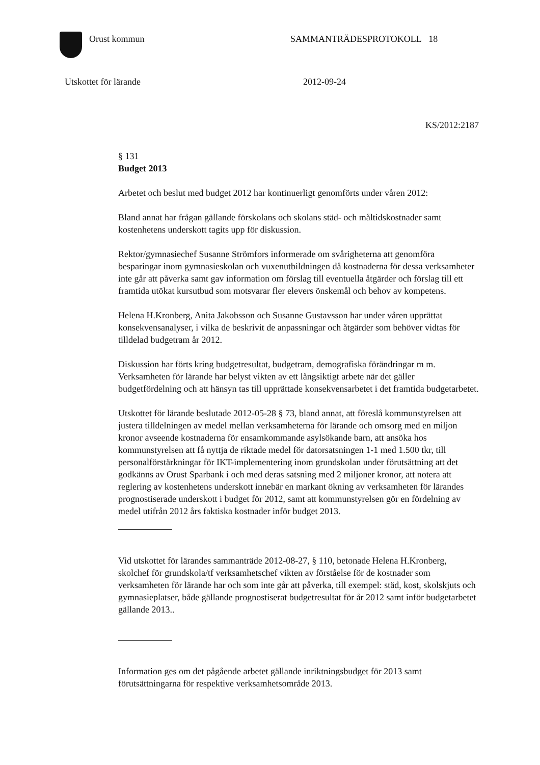Orust kommun SAMMANTRÄDESPROTOKOLL 18
Utskottet för lärande 2012-09-24
KS/2012:2187
§ 131
Budget 2013
Arbetet och beslut med budget 2012 har kontinuerligt genomförts under våren 2012:
Bland annat har frågan gällande förskolans och skolans städ- och måltidskostnader samt kostenhetens underskott tagits upp för diskussion.
Rektor/gymnasiechef Susanne Strömfors informerade om svårigheterna att genomföra besparingar inom gymnasieskolan och vuxenutbildningen då kostnaderna för dessa verksamheter inte går att påverka samt gav information om förslag till eventuella åtgärder och förslag till ett framtida utökat kursutbud som motsvarar fler elevers önskemål och behov av kompetens.
Helena H.Kronberg, Anita Jakobsson och Susanne Gustavsson har under våren upprättat konsekvensanalyser, i vilka de beskrivit de anpassningar och åtgärder som behöver vidtas för tilldelad budgetram år 2012.
Diskussion har förts kring budgetresultat, budgetram, demografiska förändringar m m. Verksamheten för lärande har belyst vikten av ett långsiktigt arbete när det gäller budgetfördelning och att hänsyn tas till upprättade konsekvensarbetet i det framtida budgetarbetet.
Utskottet för lärande beslutade 2012-05-28 § 73, bland annat, att föreslå kommunstyrelsen att justera tilldelningen av medel mellan verksamheterna för lärande och omsorg med en miljon kronor avseende kostnaderna för ensamkommande asylsökande barn, att ansöka hos kommunstyrelsen att få nyttja de riktade medel för datorsatsningen 1-1 med 1.500 tkr, till personalförstärkningar för IKT-implementering inom grundskolan under förutsättning att det godkänns av Orust Sparbank i och med deras satsning med 2 miljoner kronor, att notera att reglering av kostenhetens underskott innebär en markant ökning av verksamheten för lärandes prognostiserade underskott i budget för 2012, samt att kommunstyrelsen gör en fördelning av medel utifrån 2012 års faktiska kostnader inför budget 2013.
Vid utskottet för lärandes sammanträde 2012-08-27, § 110, betonade Helena H.Kronberg, skolchef för grundskola/tf verksamhetschef vikten av förståelse för de kostnader som verksamheten för lärande har och som inte går att påverka, till exempel: städ, kost, skolskjuts och gymnasieplatser, både gällande prognostiserat budgetresultat för år 2012 samt inför budgetarbetet gällande 2013..
Information ges om det pågående arbetet gällande inriktningsbudget för 2013 samt förutsättningarna för respektive verksamhetsområde 2013.